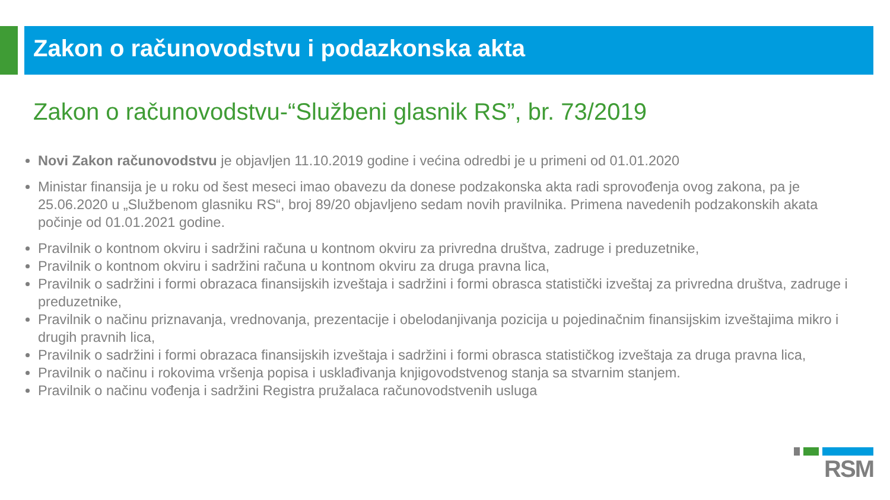Zakon o računovodstvu i podazkonska akta
Zakon o računovodstvu-“Službeni glasnik RS”, br. 73/2019
Novi Zakon računovodstvu je objavljen 11.10.2019 godine i većina odredbi je u primeni od 01.01.2020
Ministar finansija je u roku od šest meseci imao obavezu da donese podzakonska akta radi sprovođenja ovog zakona, pa je 25.06.2020 u „Službenom glasniku RS“, broj 89/20 objavljeno sedam novih pravilnika. Primena navedenih podzakonskih akata počinje od 01.01.2021 godine.
Pravilnik o kontnom okviru i sadržini računa u kontnom okviru za privredna društva, zadruge i preduzetnike,
Pravilnik o kontnom okviru i sadržini računa u kontnom okviru za druga pravna lica,
Pravilnik o sadržini i formi obrazaca finansijskih izveštaja i sadržini i formi obrasca statistički izveštaj za privredna društva, zadruge i preduzetnike,
Pravilnik o načinu priznavanja, vrednovanja, prezentacije i obelodanjivanja pozicija u pojedinačnim finansijskim izveštajima mikro i drugih pravnih lica,
Pravilnik o sadržini i formi obrazaca finansijskih izveštaja i sadržini i formi obrasca statističkog izveštaja za druga pravna lica,
Pravilnik o načinu i rokovima vršenja popisa i usklađivanja knjigovodstvenog stanja sa stvarnim stanjem.
Pravilnik o načinu vođenja i sadržini Registra pružalaca računovodstvenih usluga
RSM